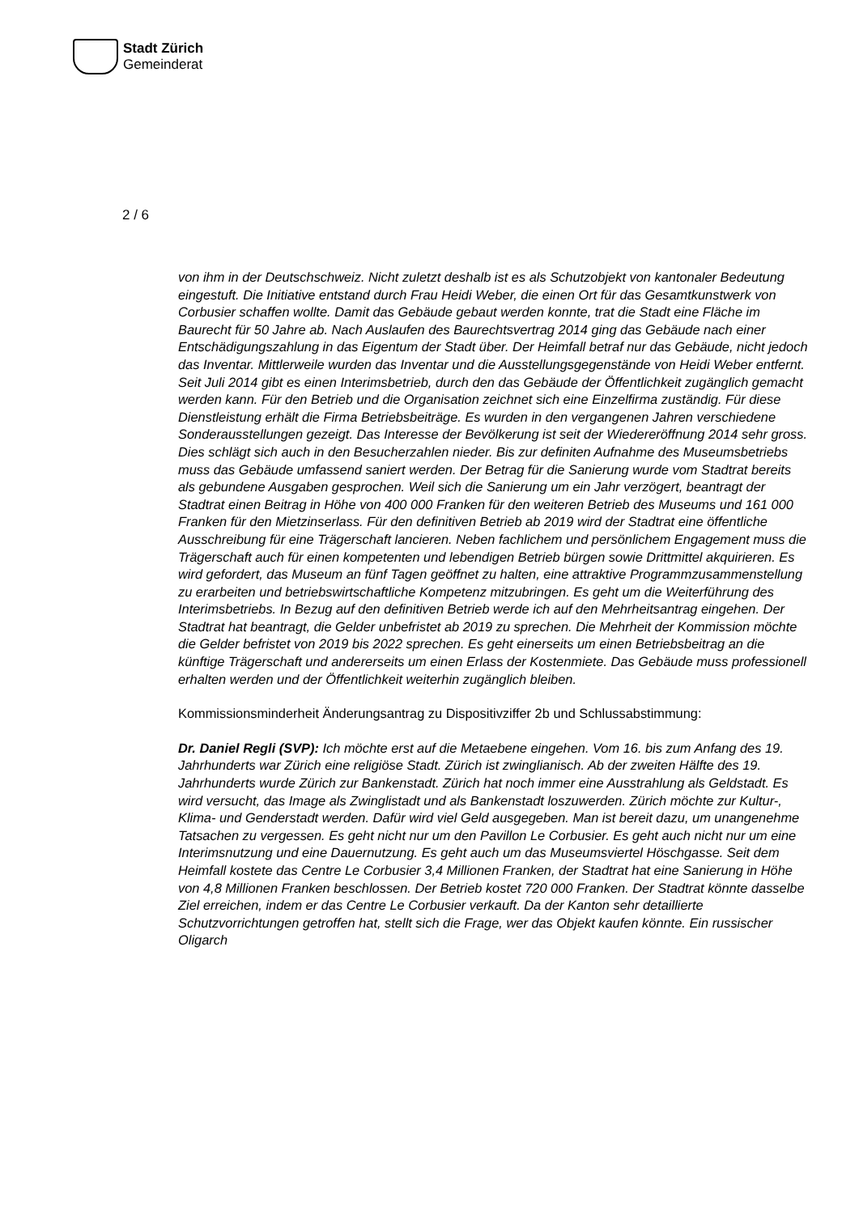Stadt Zürich
Gemeinderat
2 / 6
von ihm in der Deutschschweiz. Nicht zuletzt deshalb ist es als Schutzobjekt von kantonaler Bedeutung eingestuft. Die Initiative entstand durch Frau Heidi Weber, die einen Ort für das Gesamtkunstwerk von Corbusier schaffen wollte. Damit das Gebäude gebaut werden konnte, trat die Stadt eine Fläche im Baurecht für 50 Jahre ab. Nach Auslaufen des Baurechtsvertrag 2014 ging das Gebäude nach einer Entschädigungszahlung in das Eigentum der Stadt über. Der Heimfall betraf nur das Gebäude, nicht jedoch das Inventar. Mittlerweile wurden das Inventar und die Ausstellungsgegenstände von Heidi Weber entfernt. Seit Juli 2014 gibt es einen Interimsbetrieb, durch den das Gebäude der Öffentlichkeit zugänglich gemacht werden kann. Für den Betrieb und die Organisation zeichnet sich eine Einzelfirma zuständig. Für diese Dienstleistung erhält die Firma Betriebsbeiträge. Es wurden in den vergangenen Jahren verschiedene Sonderausstellungen gezeigt. Das Interesse der Bevölkerung ist seit der Wiedereröffnung 2014 sehr gross. Dies schlägt sich auch in den Besucherzahlen nieder. Bis zur definiten Aufnahme des Museumsbetriebs muss das Gebäude umfassend saniert werden. Der Betrag für die Sanierung wurde vom Stadtrat bereits als gebundene Ausgaben gesprochen. Weil sich die Sanierung um ein Jahr verzögert, beantragt der Stadtrat einen Beitrag in Höhe von 400 000 Franken für den weiteren Betrieb des Museums und 161 000 Franken für den Mietzinserlass. Für den definitiven Betrieb ab 2019 wird der Stadtrat eine öffentliche Ausschreibung für eine Trägerschaft lancieren. Neben fachlichem und persönlichem Engagement muss die Trägerschaft auch für einen kompetenten und lebendigen Betrieb bürgen sowie Drittmittel akquirieren. Es wird gefordert, das Museum an fünf Tagen geöffnet zu halten, eine attraktive Programmzusammenstellung zu erarbeiten und betriebswirtschaftliche Kompetenz mitzubringen. Es geht um die Weiterführung des Interimsbetriebs. In Bezug auf den definitiven Betrieb werde ich auf den Mehrheitsantrag eingehen. Der Stadtrat hat beantragt, die Gelder unbefristet ab 2019 zu sprechen. Die Mehrheit der Kommission möchte die Gelder befristet von 2019 bis 2022 sprechen. Es geht einerseits um einen Betriebsbeitrag an die künftige Trägerschaft und andererseits um einen Erlass der Kostenmiete. Das Gebäude muss professionell erhalten werden und der Öffentlichkeit weiterhin zugänglich bleiben.
Kommissionsminderheit Änderungsantrag zu Dispositivziffer 2b und Schlussabstimmung:
Dr. Daniel Regli (SVP): Ich möchte erst auf die Metaebene eingehen. Vom 16. bis zum Anfang des 19. Jahrhunderts war Zürich eine religiöse Stadt. Zürich ist zwinglianisch. Ab der zweiten Hälfte des 19. Jahrhunderts wurde Zürich zur Bankenstadt. Zürich hat noch immer eine Ausstrahlung als Geldstadt. Es wird versucht, das Image als Zwinglistadt und als Bankenstadt loszuwerden. Zürich möchte zur Kultur-, Klima- und Genderstadt werden. Dafür wird viel Geld ausgegeben. Man ist bereit dazu, um unangenehme Tatsachen zu vergessen. Es geht nicht nur um den Pavillon Le Corbusier. Es geht auch nicht nur um eine Interimsnutzung und eine Dauernutzung. Es geht auch um das Museumsviertel Höschgasse. Seit dem Heimfall kostete das Centre Le Corbusier 3,4 Millionen Franken, der Stadtrat hat eine Sanierung in Höhe von 4,8 Millionen Franken beschlossen. Der Betrieb kostet 720 000 Franken. Der Stadtrat könnte dasselbe Ziel erreichen, indem er das Centre Le Corbusier verkauft. Da der Kanton sehr detaillierte Schutzvorrichtungen getroffen hat, stellt sich die Frage, wer das Objekt kaufen könnte. Ein russischer Oligarch